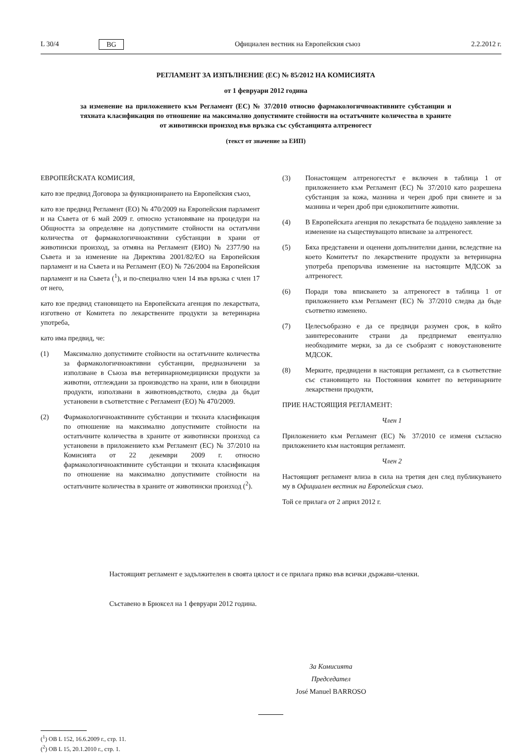L 30/4 BG Официален вестник на Европейския съюз 2.2.2012 г.
РЕГЛАМЕНТ ЗА ИЗПЪЛНЕНИЕ (ЕС) № 85/2012 НА КОМИСИЯТА
от 1 февруари 2012 година
за изменение на приложението към Регламент (ЕС) № 37/2010 относно фармакологичноактивните субстанции и тяхната класификация по отношение на максимално допустимите стойности на остатъчните количества в храните от животински произход във връзка със субстанцията алтреногест
(текст от значение за ЕИП)
ЕВРОПЕЙСКАТА КОМИСИЯ,
като взе предвид Договора за функционирането на Европейския съюз,
като взе предвид Регламент (ЕО) № 470/2009 на Европейския парламент и на Съвета от 6 май 2009 г. относно установяване на процедури на Общността за определяне на допустимите стойности на остатъчни количества от фармакологичноактивни субстанции в храни от животински произход, за отмяна на Регламент (ЕИО) № 2377/90 на Съвета и за изменение на Директива 2001/82/ЕО на Европейския парламент и на Съвета и на Регламент (ЕО) № 726/2004 на Европейския парламент и на Съвета (<sup>1</sup>), и по-специално член 14 във връзка с член 17 от него,
като взе предвид становището на Европейската агенция по лекарствата, изготвено от Комитета по лекарствените продукти за ветеринарна употреба,
като има предвид, че:
(1) Максимално допустимите стойности на остатъчните количества за фармакологичноактивни субстанции, предназначени за използване в Съюза във ветеринарномедицински продукти за животни, отглеждани за производство на храни, или в биоцидни продукти, използвани в животновъдството, следва да бъдат установени в съответствие с Регламент (ЕО) № 470/2009.
(2) Фармакологичноактивните субстанции и тяхната класификация по отношение на максимално допустимите стойности на остатъчните количества в храните от животински произход са установени в приложението към Регламент (ЕС) № 37/2010 на Комисията от 22 декември 2009 г. относно фармакологичноактивните субстанции и тяхната класификация по отношение на максимално допустимите стойности на остатъчните количества в храните от животински произход (<sup>2</sup>).
(3) Понастоящем алтреногестът е включен в таблица 1 от приложението към Регламент (ЕС) № 37/2010 като разрешена субстанция за кожа, мазнина и черен дроб при свинете и за мазнина и черен дроб при еднокопитните животни.
(4) В Европейската агенция по лекарствата бе подадено заявление за изменение на съществуващото вписване за алтреногест.
(5) Бяха представени и оценени допълнителни данни, вследствие на което Комитетът по лекарствените продукти за ветеринарна употреба препоръчва изменение на настоящите МДСОК за алтреногест.
(6) Поради това вписването за алтреногест в таблица 1 от приложението към Регламент (ЕС) № 37/2010 следва да бъде съответно изменено.
(7) Целесъобразно е да се предвиди разумен срок, в който заинтересованите страни да предприемат евентуално необходимите мерки, за да се съобразят с новоустановените МДСОК.
(8) Мерките, предвидени в настоящия регламент, са в съответствие със становището на Постоянния комитет по ветеринарните лекарствени продукти,
ПРИЕ НАСТОЯЩИЯ РЕГЛАМЕНТ:
Член 1
Приложението към Регламент (ЕС) № 37/2010 се изменя съгласно приложението към настоящия регламент.
Член 2
Настоящият регламент влиза в сила на третия ден след публикуването му в Официален вестник на Европейския съюз.
Той се прилага от 2 април 2012 г.
Настоящият регламент е задължителен в своята цялост и се прилага пряко във всички държави-членки.
Съставено в Брюксел на 1 февруари 2012 година.
За Комисията
Председател
José Manuel BARROSO
(<sup>1</sup>) ОВ L 152, 16.6.2009 г., стр. 11.
(<sup>2</sup>) ОВ L 15, 20.1.2010 г., стр. 1.